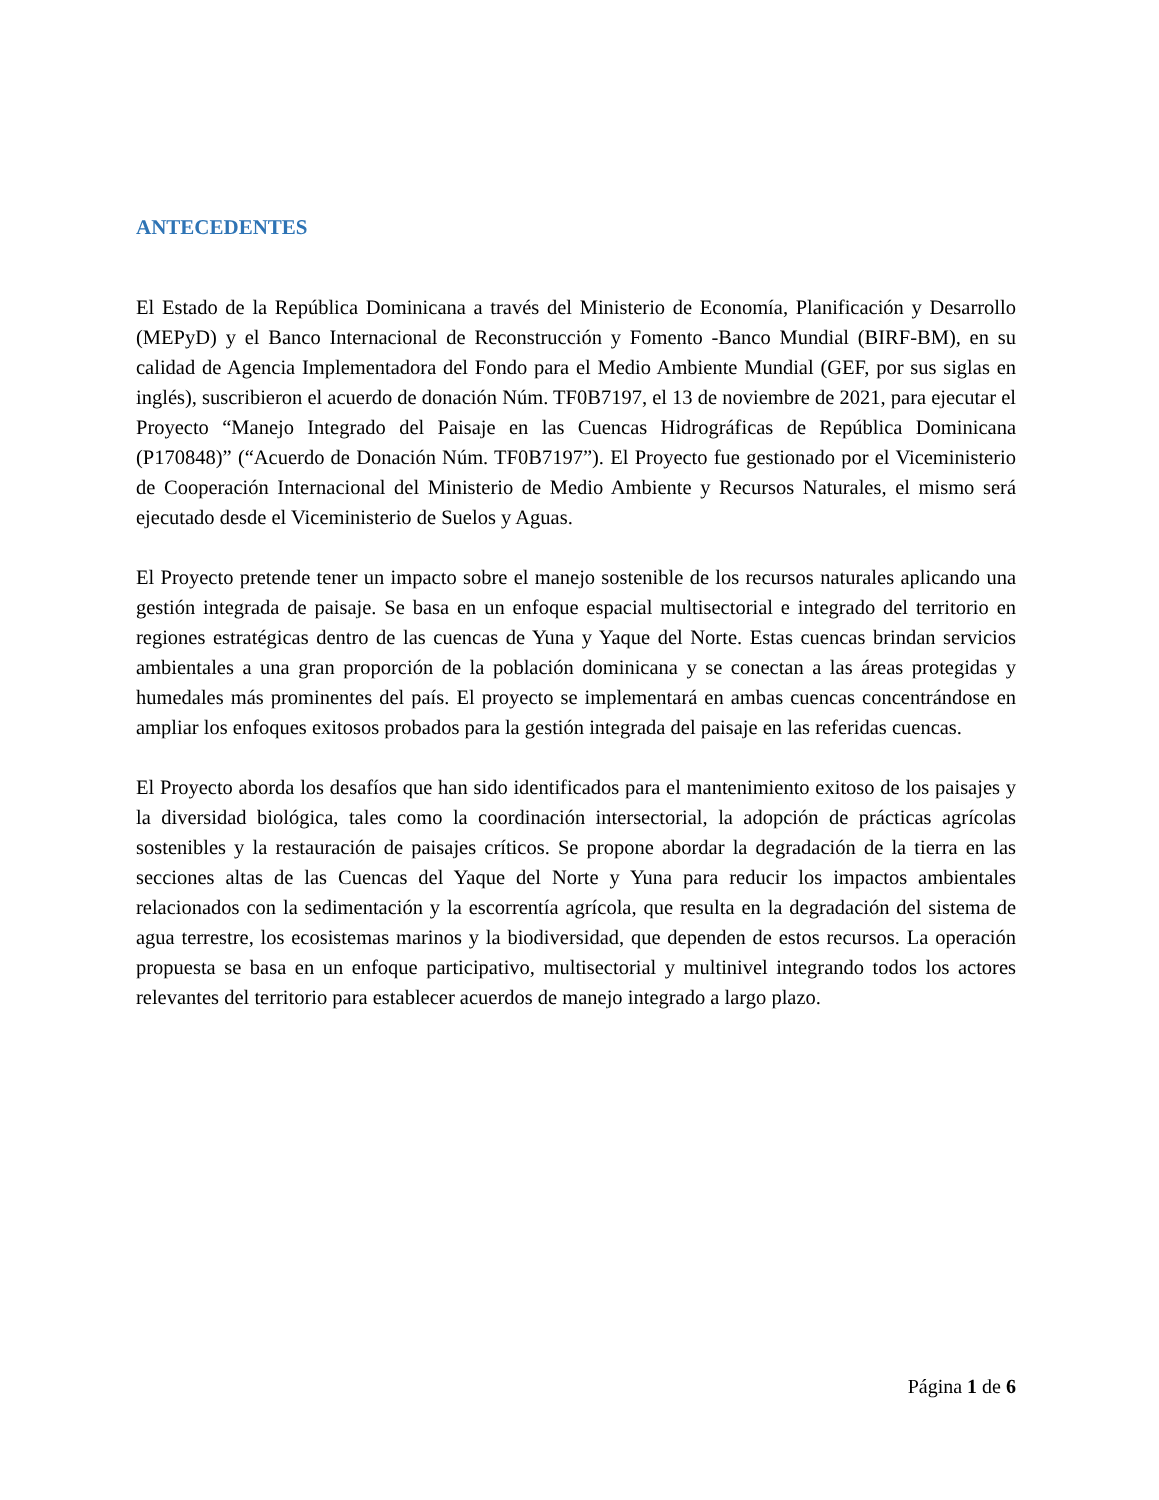ANTECEDENTES
El Estado de la República Dominicana a través del Ministerio de Economía, Planificación y Desarrollo (MEPyD) y el Banco Internacional de Reconstrucción y Fomento -Banco Mundial (BIRF-BM), en su calidad de Agencia Implementadora del Fondo para el Medio Ambiente Mundial (GEF, por sus siglas en inglés), suscribieron el acuerdo de donación Núm. TF0B7197, el 13 de noviembre de 2021, para ejecutar el Proyecto “Manejo Integrado del Paisaje en las Cuencas Hidrográficas de República Dominicana (P170848)” (“Acuerdo de Donación Núm. TF0B7197”). El Proyecto fue gestionado por el Viceministerio de Cooperación Internacional del Ministerio de Medio Ambiente y Recursos Naturales, el mismo será ejecutado desde el Viceministerio de Suelos y Aguas.
El Proyecto pretende tener un impacto sobre el manejo sostenible de los recursos naturales aplicando una gestión integrada de paisaje. Se basa en un enfoque espacial multisectorial e integrado del territorio en regiones estratégicas dentro de las cuencas de Yuna y Yaque del Norte. Estas cuencas brindan servicios ambientales a una gran proporción de la población dominicana y se conectan a las áreas protegidas y humedales más prominentes del país. El proyecto se implementará en ambas cuencas concentrándose en ampliar los enfoques exitosos probados para la gestión integrada del paisaje en las referidas cuencas.
El Proyecto aborda los desafíos que han sido identificados para el mantenimiento exitoso de los paisajes y la diversidad biológica, tales como la coordinación intersectorial, la adopción de prácticas agrícolas sostenibles y la restauración de paisajes críticos. Se propone abordar la degradación de la tierra en las secciones altas de las Cuencas del Yaque del Norte y Yuna para reducir los impactos ambientales relacionados con la sedimentación y la escorrentía agrícola, que resulta en la degradación del sistema de agua terrestre, los ecosistemas marinos y la biodiversidad, que dependen de estos recursos. La operación propuesta se basa en un enfoque participativo, multisectorial y multinivel integrando todos los actores relevantes del territorio para establecer acuerdos de manejo integrado a largo plazo.
Página 1 de 6